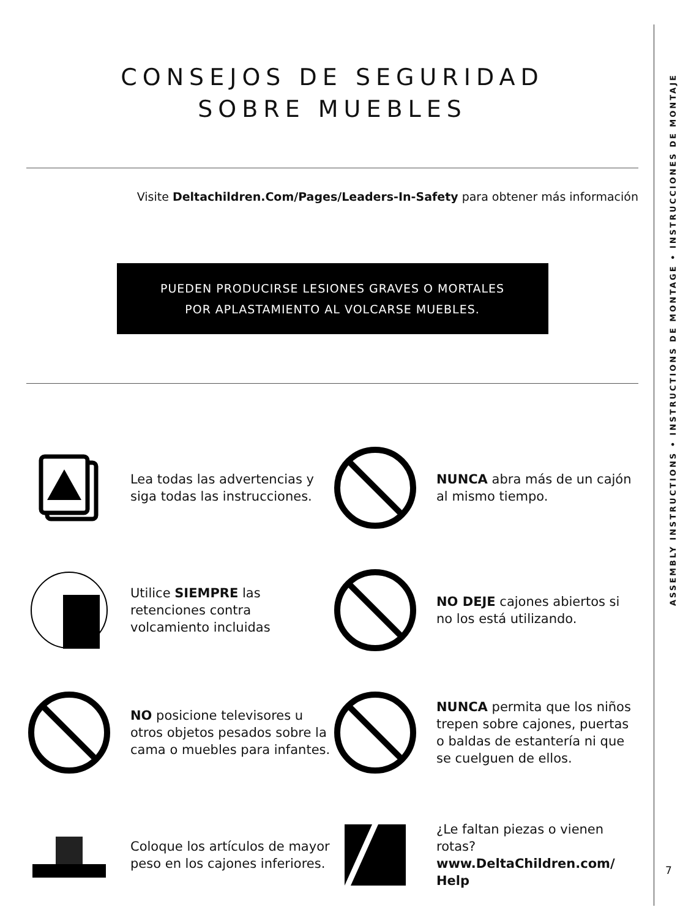CONSEJOS DE SEGURIDAD
SOBRE MUEBLES
Visite Deltachildren.Com/Pages/Leaders-In-Safety para obtener más información
PUEDEN PRODUCIRSE LESIONES GRAVES O MORTALES
POR APLASTAMIENTO AL VOLCARSE MUEBLES.
Lea todas las advertencias y siga todas las instrucciones.
NUNCA abra más de un cajón al mismo tiempo.
Utilice SIEMPRE las retenciones contra volcamiento incluidas
NO DEJE cajones abiertos si no los está utilizando.
NO posicione televisores u otros objetos pesados sobre la cama o muebles para infantes.
NUNCA permita que los niños trepen sobre cajones, puertas o baldas de estantería ni que se cuelguen de ellos.
Coloque los artículos de mayor peso en los cajones inferiores.
¿Le faltan piezas o vienen rotas?
www.DeltaChildren.com/ Help
ASSEMBLY INSTRUCTIONS • INSTRUCTIONS DE MONTAGE • INSTRUCCIONES DE MONTAJE
7